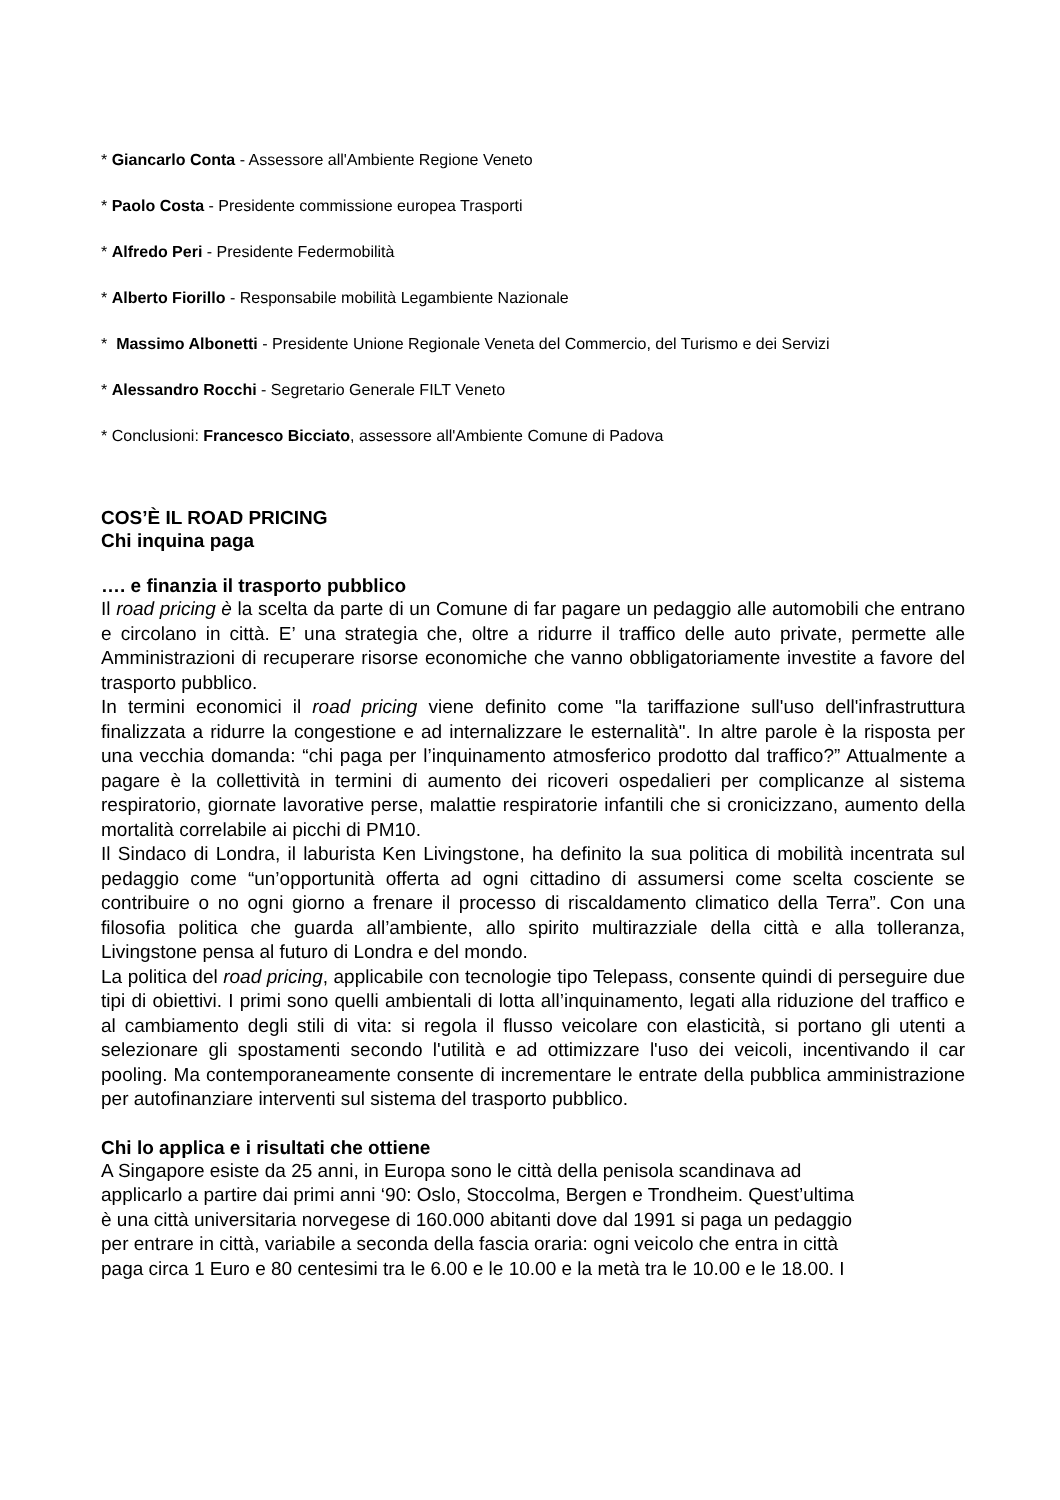* Giancarlo Conta - Assessore all'Ambiente Regione Veneto
* Paolo Costa - Presidente commissione europea Trasporti
* Alfredo Peri - Presidente Federmobilità
* Alberto Fiorillo - Responsabile mobilità Legambiente Nazionale
* Massimo Albonetti - Presidente Unione Regionale Veneta del Commercio, del Turismo e dei Servizi
* Alessandro Rocchi - Segretario Generale FILT Veneto
* Conclusioni: Francesco Bicciato, assessore all'Ambiente Comune di Padova
COS’È IL ROAD PRICING
Chi inquina paga
…. e finanzia il trasporto pubblico
Il road pricing è la scelta da parte di un Comune di far pagare un pedaggio alle automobili che entrano e circolano in città. E’ una strategia che, oltre a ridurre il traffico delle auto private, permette alle Amministrazioni di recuperare risorse economiche che vanno obbligatoriamente investite a favore del trasporto pubblico.
In termini economici il road pricing viene definito come "la tariffazione sull'uso dell'infrastruttura finalizzata a ridurre la congestione e ad internalizzare le esternalità". In altre parole è la risposta per una vecchia domanda: “chi paga per l’inquinamento atmosferico prodotto dal traffico?” Attualmente a pagare è la collettività in termini di aumento dei ricoveri ospedalieri per complicanze al sistema respiratorio, giornate lavorative perse, malattie respiratorie infantili che si cronicizzano, aumento della mortalità correlabile ai picchi di PM10.
Il Sindaco di Londra, il laburista Ken Livingstone, ha definito la sua politica di mobilità incentrata sul pedaggio come “un’opportunità offerta ad ogni cittadino di assumersi come scelta cosciente se contribuire o no ogni giorno a frenare il processo di riscaldamento climatico della Terra”. Con una filosofia politica che guarda all’ambiente, allo spirito multirazziale della città e alla tolleranza, Livingstone pensa al futuro di Londra e del mondo.
La politica del road pricing, applicabile con tecnologie tipo Telepass, consente quindi di perseguire due tipi di obiettivi. I primi sono quelli ambientali di lotta all’inquinamento, legati alla riduzione del traffico e al cambiamento degli stili di vita: si regola il flusso veicolare con elasticità, si portano gli utenti a selezionare gli spostamenti secondo l'utilità e ad ottimizzare l'uso dei veicoli, incentivando il car pooling. Ma contemporaneamente consente di incrementare le entrate della pubblica amministrazione per autofinanziare interventi sul sistema del trasporto pubblico.
Chi lo applica e i risultati che ottiene
A Singapore esiste da 25 anni, in Europa sono le città della penisola scandinava ad
applicarlo a partire dai primi anni ‘90: Oslo, Stoccolma, Bergen e Trondheim. Quest’ultima
è una città universitaria norvegese di 160.000 abitanti dove dal 1991 si paga un pedaggio
per entrare in città, variabile a seconda della fascia oraria: ogni veicolo che entra in città
paga circa 1 Euro e 80 centesimi tra le 6.00 e le 10.00 e la metà tra le 10.00 e le 18.00. I